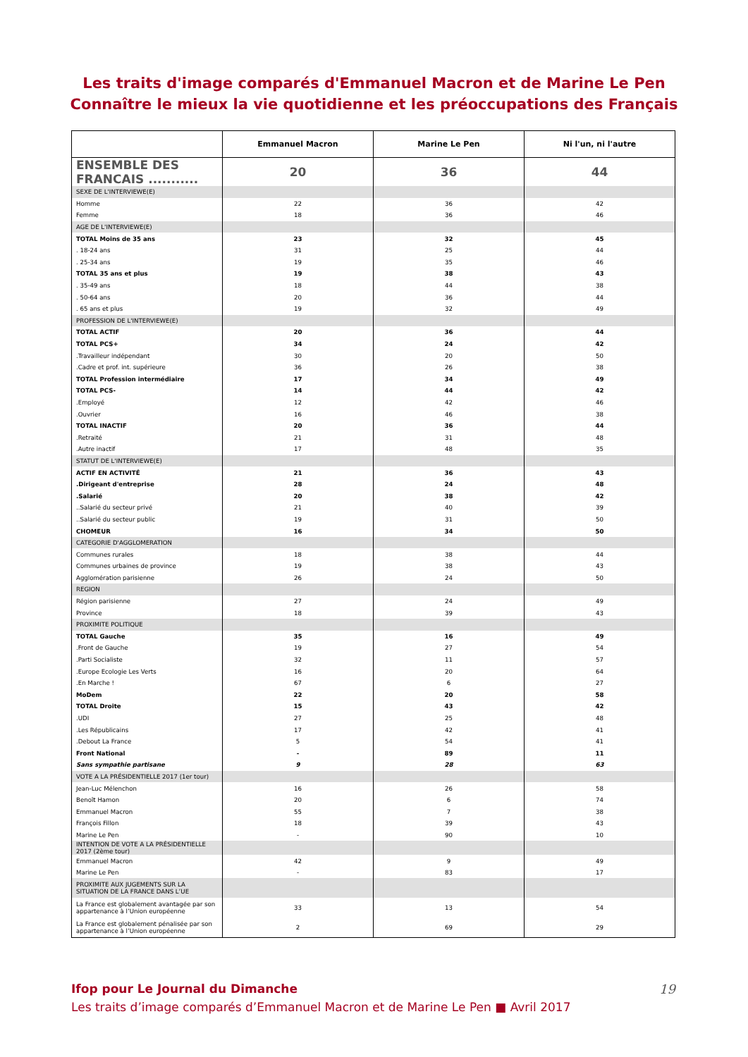Les traits d'image comparés d'Emmanuel Macron et de Marine Le Pen
Connaître le mieux la vie quotidienne et les préoccupations des Français
| | Emmanuel Macron | Marine Le Pen | Ni l'un, ni l'autre |
| --- | --- | --- | --- |
| ENSEMBLE DES FRANCAIS ........... | 20 | 36 | 44 |
| SEXE DE L'INTERVIEWE(E) | | | |
| Homme | 22 | 36 | 42 |
| Femme | 18 | 36 | 46 |
| AGE DE L'INTERVIEWE(E) | | | |
| TOTAL Moins de 35 ans | 23 | 32 | 45 |
| . 18-24 ans | 31 | 25 | 44 |
| . 25-34 ans | 19 | 35 | 46 |
| TOTAL 35 ans et plus | 19 | 38 | 43 |
| . 35-49 ans | 18 | 44 | 38 |
| . 50-64 ans | 20 | 36 | 44 |
| . 65 ans et plus | 19 | 32 | 49 |
| PROFESSION DE L'INTERVIEWE(E) | | | |
| TOTAL ACTIF | 20 | 36 | 44 |
| TOTAL PCS+ | 34 | 24 | 42 |
| .Travailleur indépendant | 30 | 20 | 50 |
| .Cadre et prof. int. supérieure | 36 | 26 | 38 |
| TOTAL Profession intermédiaire | 17 | 34 | 49 |
| TOTAL PCS- | 14 | 44 | 42 |
| .Employé | 12 | 42 | 46 |
| .Ouvrier | 16 | 46 | 38 |
| TOTAL INACTIF | 20 | 36 | 44 |
| .Retraité | 21 | 31 | 48 |
| .Autre inactif | 17 | 48 | 35 |
| STATUT DE L'INTERVIEWE(E) | | | |
| ACTIF EN ACTIVITÉ | 21 | 36 | 43 |
| .Dirigeant d'entreprise | 28 | 24 | 48 |
| .Salarié | 20 | 38 | 42 |
| ..Salarié du secteur privé | 21 | 40 | 39 |
| ..Salarié du secteur public | 19 | 31 | 50 |
| CHOMEUR | 16 | 34 | 50 |
| CATEGORIE D'AGGLOMERATION | | | |
| Communes rurales | 18 | 38 | 44 |
| Communes urbaines de province | 19 | 38 | 43 |
| Agglomération parisienne | 26 | 24 | 50 |
| REGION | | | |
| Région parisienne | 27 | 24 | 49 |
| Province | 18 | 39 | 43 |
| PROXIMITE POLITIQUE | | | |
| TOTAL Gauche | 35 | 16 | 49 |
| .Front de Gauche | 19 | 27 | 54 |
| .Parti Socialiste | 32 | 11 | 57 |
| .Europe Ecologie Les Verts | 16 | 20 | 64 |
| .En Marche ! | 67 | 6 | 27 |
| MoDem | 22 | 20 | 58 |
| TOTAL Droite | 15 | 43 | 42 |
| .UDI | 27 | 25 | 48 |
| .Les Républicains | 17 | 42 | 41 |
| .Debout La France | 5 | 54 | 41 |
| Front National | - | 89 | 11 |
| Sans sympathie partisane | 9 | 28 | 63 |
| VOTE A LA PRÉSIDENTIELLE 2017 (1er tour) | | | |
| Jean-Luc Mélenchon | 16 | 26 | 58 |
| Benoît Hamon | 20 | 6 | 74 |
| Emmanuel Macron | 55 | 7 | 38 |
| François Fillon | 18 | 39 | 43 |
| Marine Le Pen | - | 90 | 10 |
| INTENTION DE VOTE A LA PRÉSIDENTIELLE 2017 (2ème tour) | | | |
| Emmanuel Macron | 42 | 9 | 49 |
| Marine Le Pen | - | 83 | 17 |
| PROXIMITE AUX JUGEMENTS SUR LA SITUATION DE LA FRANCE DANS L’UE | | | |
| La France est globalement avantagée par son appartenance à l’Union européenne | 33 | 13 | 54 |
| La France est globalement pénalisée par son appartenance à l’Union européenne | 2 | 69 | 29 |
Ifop pour Le Journal du Dimanche
Les traits d’image comparés d’Emmanuel Macron et de Marine Le Pen ■ Avril 2017
19